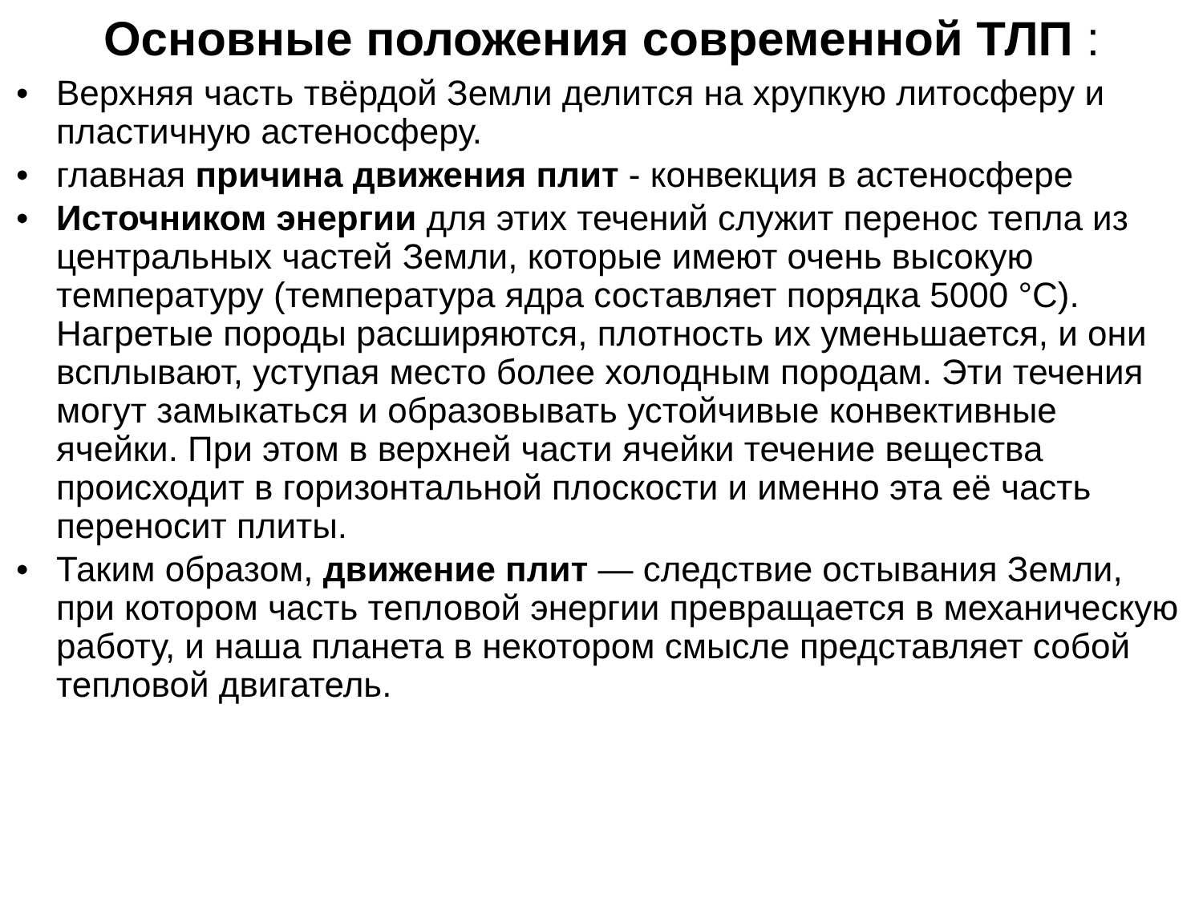Основные положения современной ТЛП :
• Верхняя часть твёрдой Земли делится на хрупкую литосферу и пластичную астеносферу.
• главная причина движения плит - конвекция в астеносфере
• Источником энергии для этих течений служит перенос тепла из центральных частей Земли, которые имеют очень высокую температуру (температура ядра составляет порядка 5000 °С). Нагретые породы расширяются, плотность их уменьшается, и они всплывают, уступая место более холодным породам. Эти течения могут замыкаться и образовывать устойчивые конвективные ячейки. При этом в верхней части ячейки течение вещества происходит в горизонтальной плоскости и именно эта её часть переносит плиты.
• Таким образом, движение плит — следствие остывания Земли, при котором часть тепловой энергии превращается в механическую работу, и наша планета в некотором смысле представляет собой тепловой двигатель.